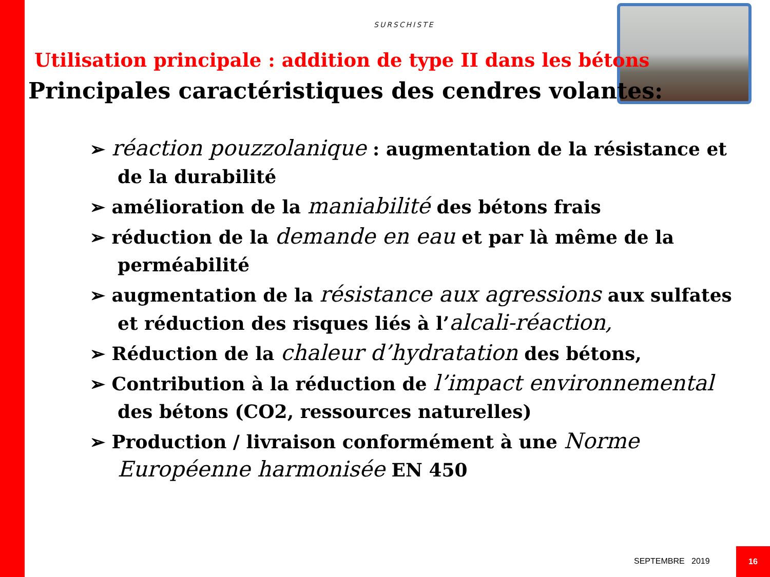SURSCHISTE
Utilisation principale : addition de type II dans les bétons
Principales caractéristiques des cendres volantes:
➢ réaction pouzzolanique : augmentation de la résistance et de la durabilité
➢ amélioration de la maniabilité des bétons frais
➢ réduction de la demande en eau et par là même de la perméabilité
➢ augmentation de la résistance aux agressions aux sulfates et réduction des risques liés à l’alcali-réaction,
➢ Réduction de la chaleur d’hydratation des bétons,
➢ Contribution à la réduction de l’impact environnemental des bétons (CO2, ressources naturelles)
➢ Production / livraison conformément à une Norme Européenne harmonisée EN 450
SEPTEMBRE 2019
16